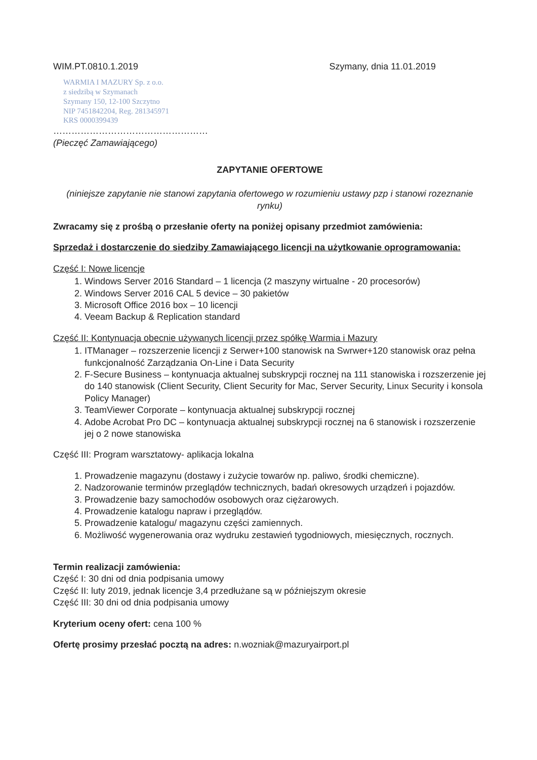WIM.PT.0810.1.2019 Szymany, dnia 11.01.2019
WARMIA I MAZURY Sp. z o.o.
z siedzibą w Szymanach
Szymany 150, 12-100 Szczytno
NIP 7451842204, Reg. 281345971
KRS 0000399439
……………………………………………
(Pieczęć Zamawiającego)
ZAPYTANIE OFERTOWE
(niniejsze zapytanie nie stanowi zapytania ofertowego w rozumieniu ustawy pzp i stanowi rozeznanie rynku)
Zwracamy się z prośbą o przesłanie oferty na poniżej opisany przedmiot zamówienia:
Sprzedaż i dostarczenie do siedziby Zamawiającego licencji na użytkowanie oprogramowania:
Część I: Nowe licencje
1. Windows Server 2016 Standard – 1 licencja (2 maszyny wirtualne - 20 procesorów)
2. Windows Server 2016 CAL 5 device – 30 pakietów
3. Microsoft Office 2016 box – 10 licencji
4. Veeam Backup & Replication standard
Część II: Kontynuacja obecnie używanych licencji przez spółkę Warmia i Mazury
1. ITManager – rozszerzenie licencji z Serwer+100 stanowisk na Swrwer+120 stanowisk oraz pełna funkcjonalność Zarządzania On-Line i Data Security
2. F-Secure Business – kontynuacja aktualnej subskrypcji rocznej na 111 stanowiska i rozszerzenie jej do 140 stanowisk (Client Security, Client Security for Mac, Server Security, Linux Security i konsola Policy Manager)
3. TeamViewer Corporate – kontynuacja aktualnej subskrypcji rocznej
4. Adobe Acrobat Pro DC – kontynuacja aktualnej subskrypcji rocznej na 6 stanowisk i rozszerzenie jej o 2 nowe stanowiska
Część III: Program warsztatowy- aplikacja lokalna
1. Prowadzenie magazynu (dostawy i zużycie towarów np. paliwo, środki chemiczne).
2. Nadzorowanie terminów przeglądów technicznych, badań okresowych urządzeń i pojazdów.
3. Prowadzenie bazy samochodów osobowych oraz ciężarowych.
4. Prowadzenie katalogu napraw i przeglądów.
5. Prowadzenie katalogu/ magazynu części zamiennych.
6. Możliwość wygenerowania oraz wydruku zestawień tygodniowych, miesięcznych, rocznych.
Termin realizacji zamówienia:
Część I: 30 dni od dnia podpisania umowy
Część II: luty 2019, jednak licencje 3,4 przedłużane są w późniejszym okresie
Część III: 30 dni od dnia podpisania umowy
Kryterium oceny ofert: cena 100 %
Ofertę prosimy przesłać pocztą na adres: n.wozniak@mazuryairport.pl